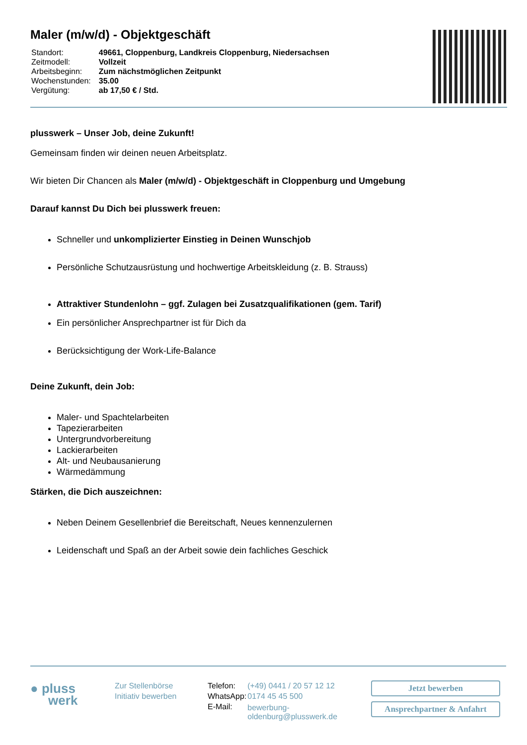Maler (m/w/d) - Objektgeschäft
| Standort: | 49661, Cloppenburg, Landkreis Cloppenburg, Niedersachsen |
| Zeitmodell: | Vollzeit |
| Arbeitsbeginn: | Zum nächstmöglichen Zeitpunkt |
| Wochenstunden: | 35.00 |
| Vergütung: | ab 17,50 € / Std. |
plusswerk – Unser Job, deine Zukunft!
Gemeinsam finden wir deinen neuen Arbeitsplatz.
Wir bieten Dir Chancen als Maler (m/w/d) - Objektgeschäft in Cloppenburg und Umgebung
Darauf kannst Du Dich bei plusswerk freuen:
Schneller und unkomplizierter Einstieg in Deinen Wunschjob
Persönliche Schutzausrüstung und hochwertige Arbeitskleidung (z. B. Strauss)
Attraktiver Stundenlohn – ggf. Zulagen bei Zusatzqualifikationen (gem. Tarif)
Ein persönlicher Ansprechpartner ist für Dich da
Berücksichtigung der Work-Life-Balance
Deine Zukunft, dein Job:
Maler- und Spachtelarbeiten
Tapezierarbeiten
Untergrundvorbereitung
Lackierarbeiten
Alt- und Neubausanierung
Wärmedämmung
Stärken, die Dich auszeichnen:
Neben Deinem Gesellenbrief die Bereitschaft, Neues kennenzulernen
Leidenschaft und Spaß an der Arbeit sowie dein fachliches Geschick
● pluss
werk
Zur Stellenbörse
Initiativ bewerben
| Telefon: | (+49) 0441 / 20 57 12 12 |
| WhatsApp: | 0174 45 45 500 |
| E-Mail: | bewerbung-oldenburg@plusswerk.de |
Jetzt bewerben
Ansprechpartner & Anfahrt